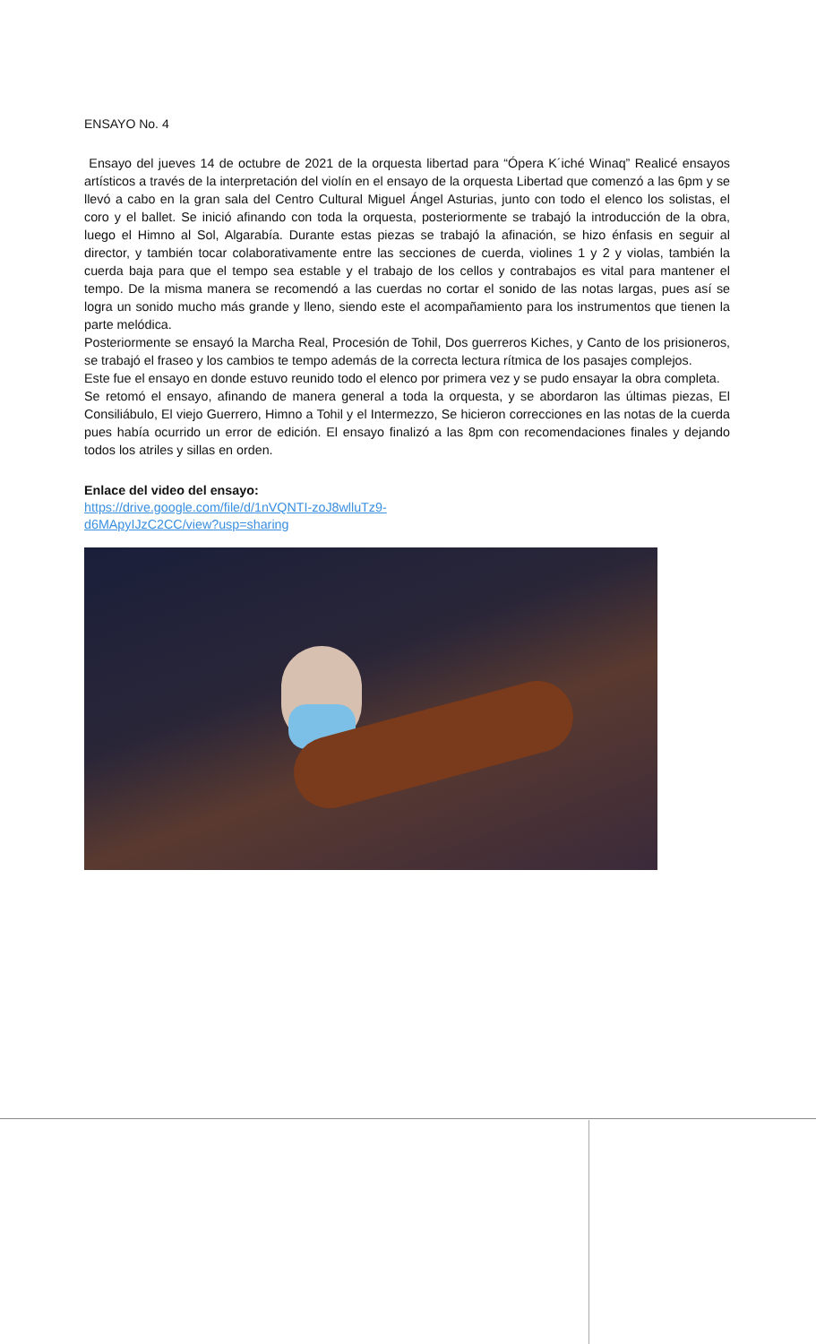ENSAYO No. 4
Ensayo del jueves 14 de octubre de 2021 de la orquesta libertad para “Ópera K´iché Winaq” Realicé ensayos artísticos a través de la interpretación del violín en el ensayo de la orquesta Libertad que comenzó a las 6pm y se llevó a cabo en la gran sala del Centro Cultural Miguel Ángel Asturias, junto con todo el elenco los solistas, el coro y el ballet. Se inició afinando con toda la orquesta, posteriormente se trabajó la introducción de la obra, luego el Himno al Sol, Algarabía. Durante estas piezas se trabajó la afinación, se hizo énfasis en seguir al director, y también tocar colaborativamente entre las secciones de cuerda, violines 1 y 2 y violas, también la cuerda baja para que el tempo sea estable y el trabajo de los cellos y contrabajos es vital para mantener el tempo. De la misma manera se recomendó a las cuerdas no cortar el sonido de las notas largas, pues así se logra un sonido mucho más grande y lleno, siendo este el acompañamiento para los instrumentos que tienen la parte melódica.
Posteriormente se ensayó la Marcha Real, Procesión de Tohil, Dos guerreros Kiches, y Canto de los prisioneros, se trabajó el fraseo y los cambios te tempo además de la correcta lectura rítmica de los pasajes complejos.
Este fue el ensayo en donde estuvo reunido todo el elenco por primera vez y se pudo ensayar la obra completa.
Se retomó el ensayo, afinando de manera general a toda la orquesta, y se abordaron las últimas piezas, El Consiliábulo, El viejo Guerrero, Himno a Tohil y el Intermezzo, Se hicieron correcciones en las notas de la cuerda pues había ocurrido un error de edición. El ensayo finalizó a las 8pm con recomendaciones finales y dejando todos los atriles y sillas en orden.
Enlace del video del ensayo:
https://drive.google.com/file/d/1nVQNTI-zoJ8wlluTz9-
d6MApyIJzC2CC/view?usp=sharing